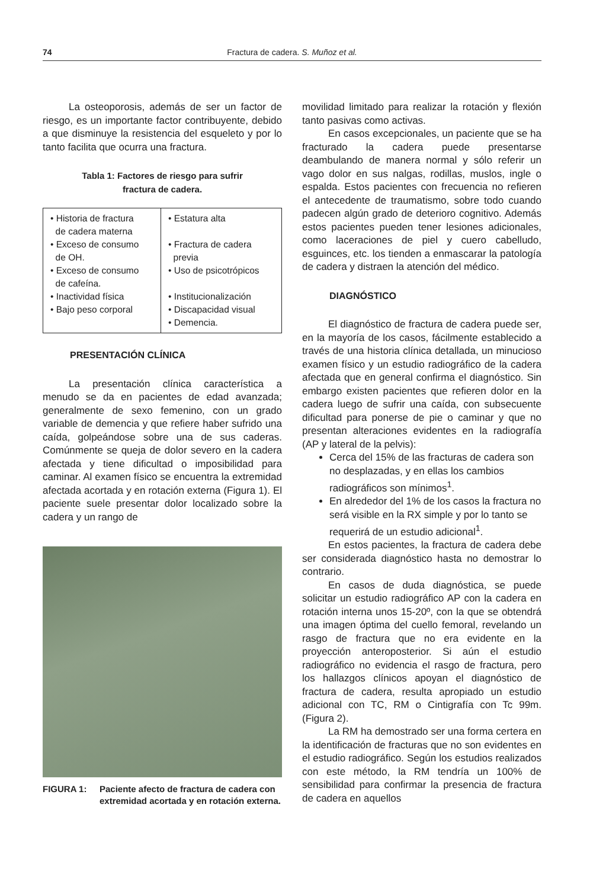74 Fractura de cadera. S. Muñoz et al.
La osteoporosis, además de ser un factor de riesgo, es un importante factor contribuyente, debido a que disminuye la resistencia del esqueleto y por lo tanto facilita que ocurra una fractura.
Tabla 1: Factores de riesgo para sufrir
fractura de cadera.
| • Historia de fractura de cadera materna • Exceso de consumo de OH. • Exceso de consumo de cafeína. • Inactividad física • Bajo peso corporal | • Estatura alta • Fractura de cadera previa • Uso de psicotrópicos • Institucionalización • Discapacidad visual • Demencia. |
PRESENTACIÓN CLÍNICA
La presentación clínica característica a menudo se da en pacientes de edad avanzada; generalmente de sexo femenino, con un grado variable de demencia y que refiere haber sufrido una caída, golpeándose sobre una de sus caderas. Comúnmente se queja de dolor severo en la cadera afectada y tiene dificultad o imposibilidad para caminar. Al examen físico se encuentra la extremidad afectada acortada y en rotación externa (Figura 1). El paciente suele presentar dolor localizado sobre la cadera y un rango de
FIGURA 1: Paciente afecto de fractura de cadera con extremidad acortada y en rotación externa.
movilidad limitado para realizar la rotación y flexión tanto pasivas como activas.
En casos excepcionales, un paciente que se ha fracturado la cadera puede presentarse deambulando de manera normal y sólo referir un vago dolor en sus nalgas, rodillas, muslos, ingle o espalda. Estos pacientes con frecuencia no refieren el antecedente de traumatismo, sobre todo cuando padecen algún grado de deterioro cognitivo. Además estos pacientes pueden tener lesiones adicionales, como laceraciones de piel y cuero cabelludo, esguinces, etc. los tienden a enmascarar la patología de cadera y distraen la atención del médico.
DIAGNÓSTICO
El diagnóstico de fractura de cadera puede ser, en la mayoría de los casos, fácilmente establecido a través de una historia clínica detallada, un minucioso examen físico y un estudio radiográfico de la cadera afectada que en general confirma el diagnóstico. Sin embargo existen pacientes que refieren dolor en la cadera luego de sufrir una caída, con subsecuente dificultad para ponerse de pie o caminar y que no presentan alteraciones evidentes en la radiografía (AP y lateral de la pelvis):
Cerca del 15% de las fracturas de cadera son no desplazadas, y en ellas los cambios radiográficos son mínimos<sup>1</sup>.
En alrededor del 1% de los casos la fractura no será visible en la RX simple y por lo tanto se requerirá de un estudio adicional<sup>1</sup>.
En estos pacientes, la fractura de cadera debe ser considerada diagnóstico hasta no demostrar lo contrario.
En casos de duda diagnóstica, se puede solicitar un estudio radiográfico AP con la cadera en rotación interna unos 15-20º, con la que se obtendrá una imagen óptima del cuello femoral, revelando un rasgo de fractura que no era evidente en la proyección anteroposterior. Si aún el estudio radiográfico no evidencia el rasgo de fractura, pero los hallazgos clínicos apoyan el diagnóstico de fractura de cadera, resulta apropiado un estudio adicional con TC, RM o Cintigrafía con Tc 99m. (Figura 2).
La RM ha demostrado ser una forma certera en la identificación de fracturas que no son evidentes en el estudio radiográfico. Según los estudios realizados con este método, la RM tendría un 100% de sensibilidad para confirmar la presencia de fractura de cadera en aquellos